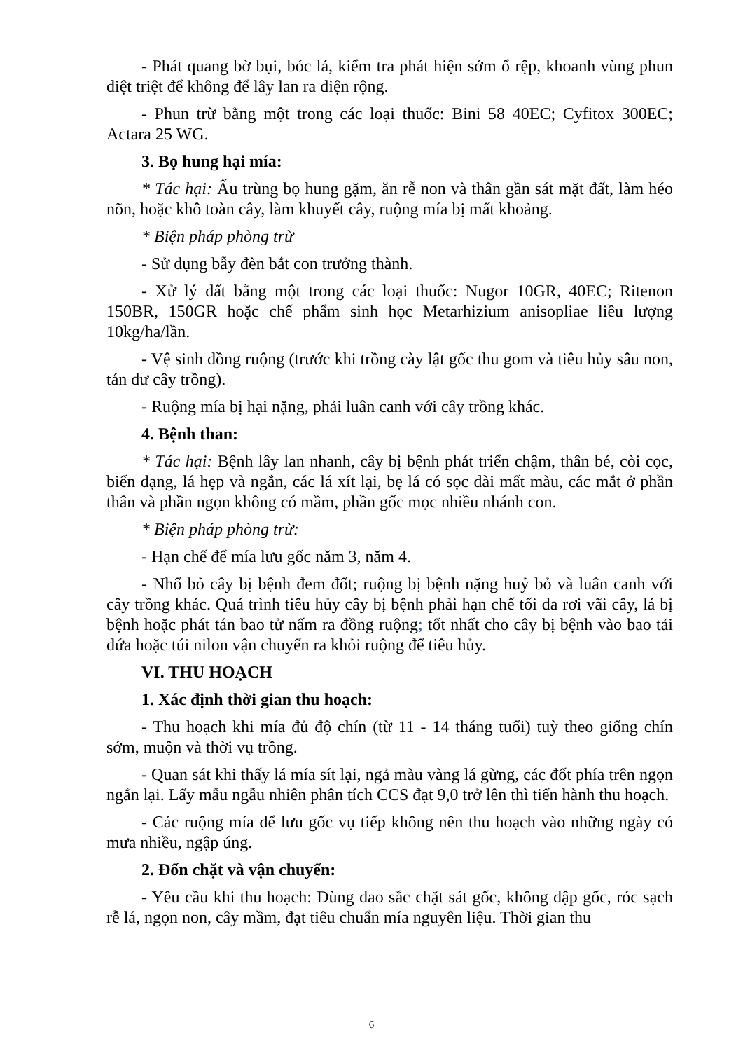- Phát quang bờ bụi, bóc lá, kiểm tra phát hiện sớm ổ rệp, khoanh vùng phun diệt triệt để không để lây lan ra diện rộng.
- Phun trừ bằng một trong các loại thuốc: Bini 58 40EC; Cyfitox 300EC; Actara 25 WG.
3. Bọ hung hại mía:
* Tác hại: Ấu trùng bọ hung gặm, ăn rễ non và thân gần sát mặt đất, làm héo nõn, hoặc khô toàn cây, làm khuyết cây, ruộng mía bị mất khoảng.
* Biện pháp phòng trừ
- Sử dụng bẫy đèn bắt con trưởng thành.
- Xử lý đất bằng một trong các loại thuốc: Nugor 10GR, 40EC; Ritenon 150BR, 150GR hoặc chế phẩm sinh học Metarhizium anisopliae liều lượng 10kg/ha/lần.
- Vệ sinh đồng ruộng (trước khi trồng cày lật gốc thu gom và tiêu hủy sâu non, tán dư cây trồng).
- Ruộng mía bị hại nặng, phải luân canh với cây trồng khác.
4. Bệnh than:
* Tác hại: Bệnh lây lan nhanh, cây bị bệnh phát triển chậm, thân bé, còi cọc, biến dạng, lá hẹp và ngắn, các lá xít lại, bẹ lá có sọc dài mất màu, các mắt ở phần thân và phần ngọn không có mầm, phần gốc mọc nhiều nhánh con.
* Biện pháp phòng trừ:
- Hạn chế để mía lưu gốc năm 3, năm 4.
- Nhổ bỏ cây bị bệnh đem đốt; ruộng bị bệnh nặng huỷ bỏ và luân canh với cây trồng khác. Quá trình tiêu hủy cây bị bệnh phải hạn chế tối đa rơi vãi cây, lá bị bệnh hoặc phát tán bao tử nấm ra đồng ruộng; tốt nhất cho cây bị bệnh vào bao tải dứa hoặc túi nilon vận chuyển ra khỏi ruộng để tiêu hủy.
VI. THU HOẠCH
1. Xác định thời gian thu hoạch:
- Thu hoạch khi mía đủ độ chín (từ 11 - 14 tháng tuổi) tuỳ theo giống chín sớm, muộn và thời vụ trồng.
- Quan sát khi thấy lá mía sít lại, ngả màu vàng lá gừng, các đốt phía trên ngọn ngắn lại. Lấy mẫu ngẫu nhiên phân tích CCS đạt 9,0 trở lên thì tiến hành thu hoạch.
- Các ruộng mía để lưu gốc vụ tiếp không nên thu hoạch vào những ngày có mưa nhiều, ngập úng.
2. Đốn chặt và vận chuyển:
- Yêu cầu khi thu hoạch: Dùng dao sắc chặt sát gốc, không dập gốc, róc sạch rễ lá, ngọn non, cây mầm, đạt tiêu chuẩn mía nguyên liệu. Thời gian thu
6